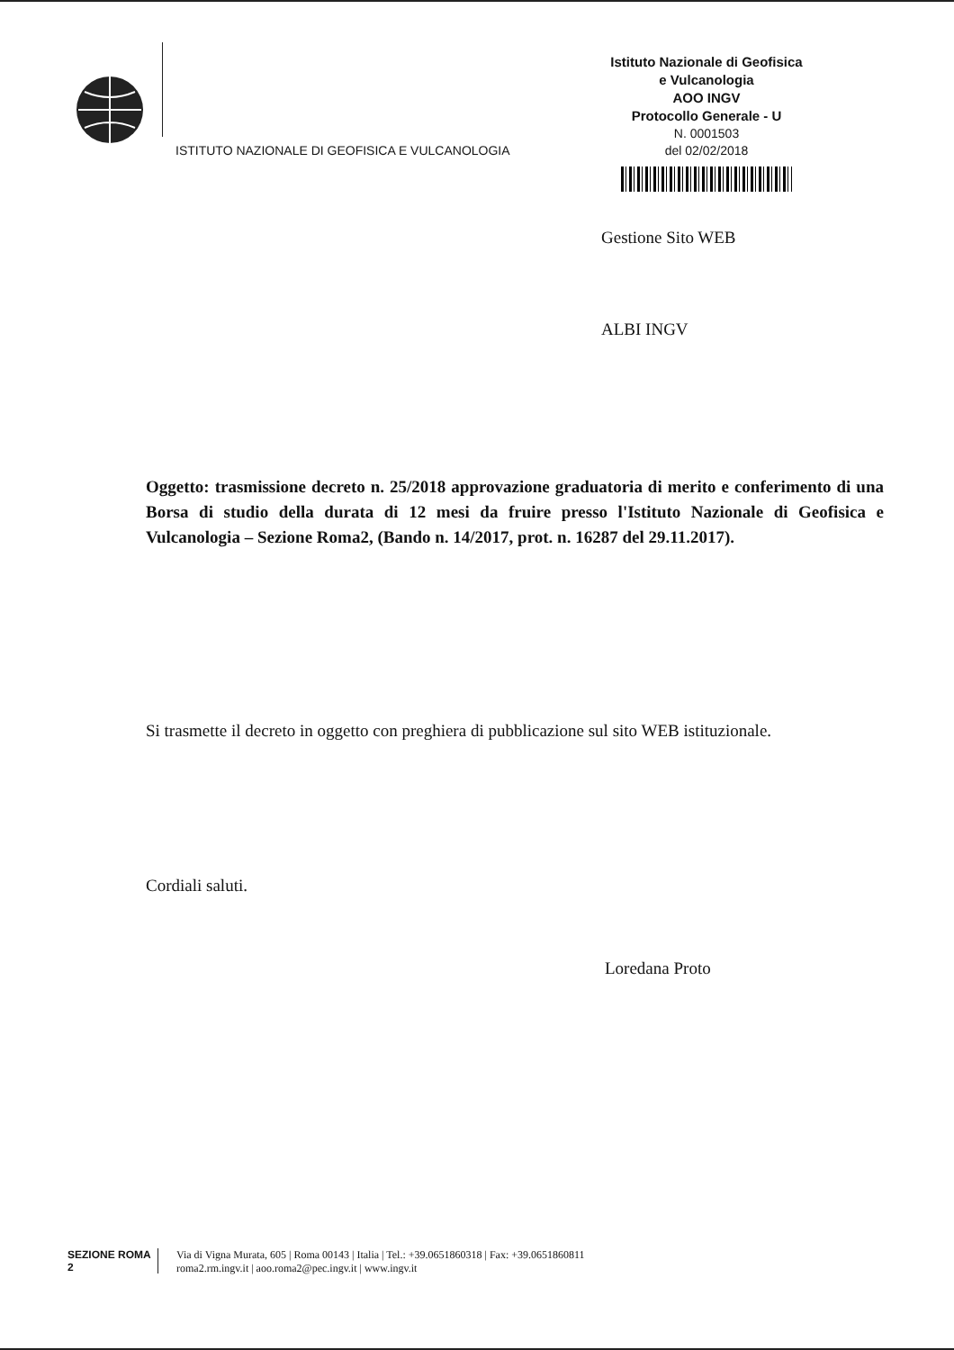ISTITUTO NAZIONALE DI GEOFISICA E VULCANOLOGIA
Istituto Nazionale di Geofisica
e Vulcanologia
AOO INGV
Protocollo Generale - U
N. 0001503
del 02/02/2018
Gestione Sito WEB
ALBI INGV
Oggetto: trasmissione decreto n. 25/2018 approvazione graduatoria di merito e conferimento di una Borsa di studio della durata di 12 mesi da fruire presso l'Istituto Nazionale di Geofisica e Vulcanologia – Sezione Roma2, (Bando n. 14/2017, prot. n. 16287 del 29.11.2017).
Si trasmette il decreto in oggetto con preghiera di pubblicazione sul sito WEB istituzionale.
Cordiali saluti.
Loredana Proto
SEZIONE ROMA 2
Via di Vigna Murata, 605 | Roma 00143 | Italia | Tel.: +39.0651860318 | Fax: +39.0651860811
roma2.rm.ingv.it | aoo.roma2@pec.ingv.it | www.ingv.it